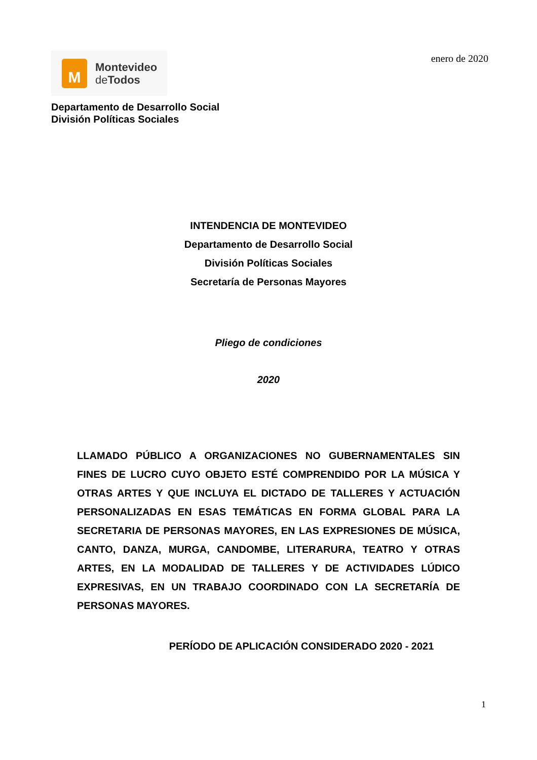M
Montevideo
de Todos
enero de 2020
Departamento de Desarrollo Social
División Políticas Sociales
INTENDENCIA DE MONTEVIDEO
Departamento de Desarrollo Social
División Políticas Sociales
Secretaría de Personas Mayores
Pliego de condiciones
2020
LLAMADO PÚBLICO A ORGANIZACIONES NO GUBERNAMENTALES SIN FINES DE LUCRO CUYO OBJETO ESTÉ COMPRENDIDO POR LA MÚSICA Y OTRAS ARTES Y QUE INCLUYA EL DICTADO DE TALLERES Y ACTUACIÓN PERSONALIZADAS EN ESAS TEMÁTICAS EN FORMA GLOBAL PARA LA SECRETARIA DE PERSONAS MAYORES, EN LAS EXPRESIONES DE MÚSICA, CANTO, DANZA, MURGA, CANDOMBE, LITERARURA, TEATRO Y OTRAS ARTES, EN LA MODALIDAD DE TALLERES Y DE ACTIVIDADES LÚDICO EXPRESIVAS, EN UN TRABAJO COORDINADO CON LA SECRETARÍA DE PERSONAS MAYORES.
PERÍODO DE APLICACIÓN CONSIDERADO 2020 - 2021
1